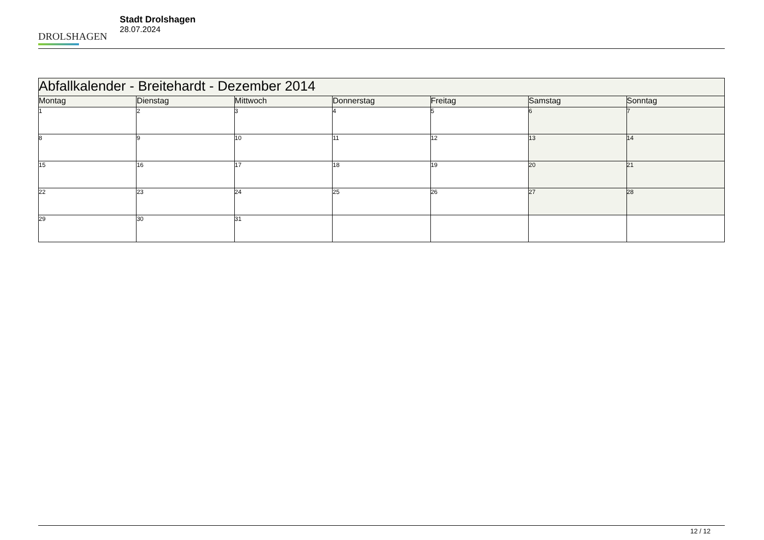DROLSHAGEN
Stadt Drolshagen
28.07.2024
| Abfallkalender - Breitehardt - Dezember 2014 | | | | | | |
| --- | --- | --- | --- | --- | --- | --- |
| Montag | Dienstag | Mittwoch | Donnerstag | Freitag | Samstag | Sonntag |
| 1 | 2 | 3 | 4 | 5 | 6 | 7 |
| 8 | 9 | 10 | 11 | 12 | 13 | 14 |
| 15 | 16 | 17 | 18 | 19 | 20 | 21 |
| 22 | 23 | 24 | 25 | 26 | 27 | 28 |
| 29 | 30 | 31 | | | | |
12 / 12